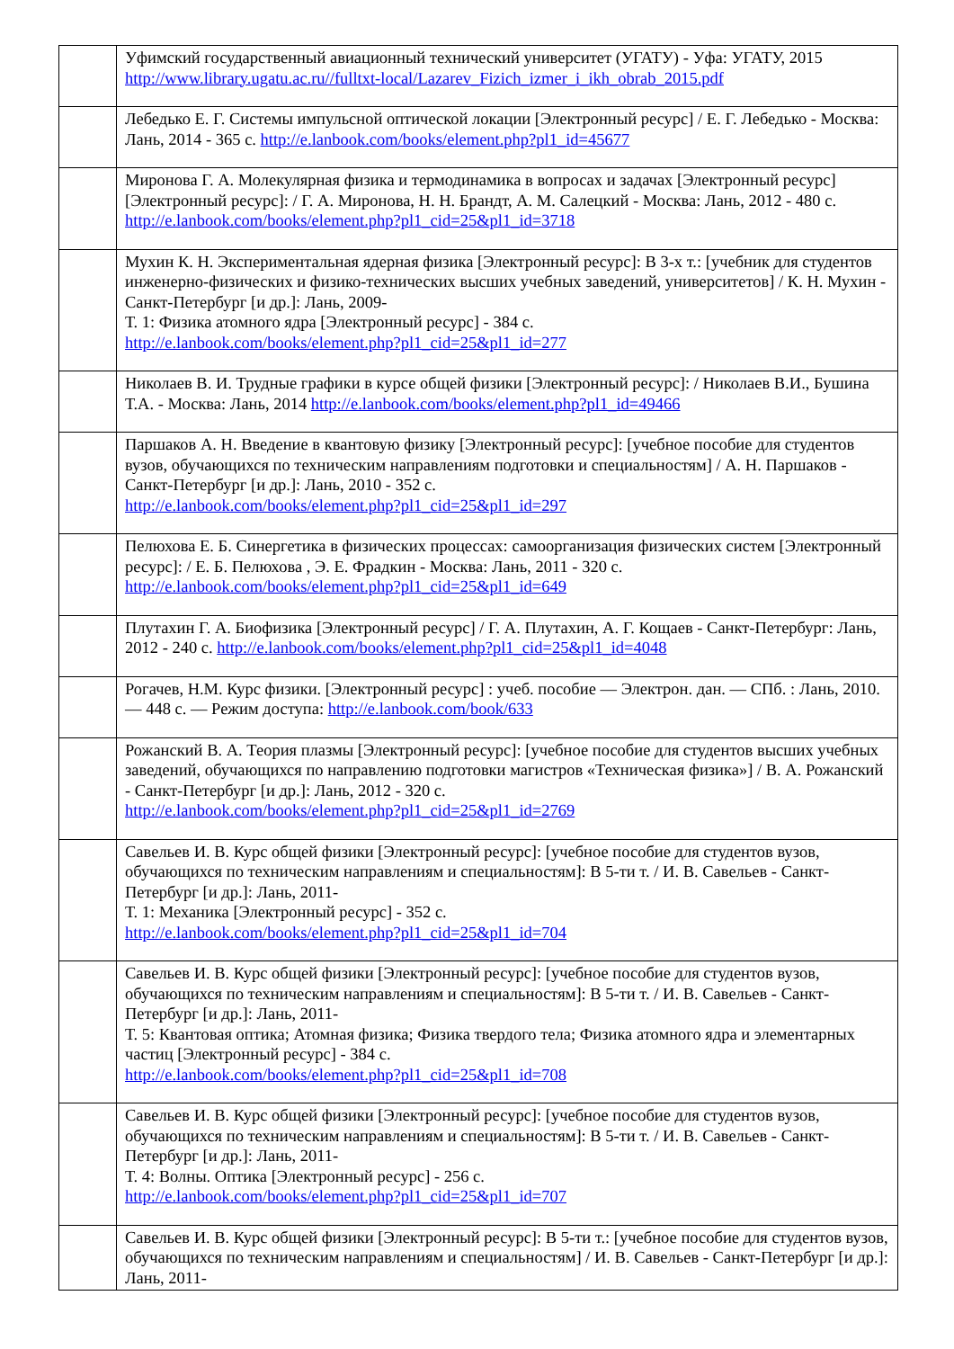| | Уфимский государственный авиационный технический университет (УГАТУ) - Уфа: УГАТУ, 2015 http://www.library.ugatu.ac.ru//fulltxt-local/Lazarev_Fizich_izmer_i_ikh_obrab_2015.pdf |
| | Лебедько Е. Г. Системы импульсной оптической локации [Электронный ресурс] / Е. Г. Лебедько - Москва: Лань, 2014 - 365 с. http://e.lanbook.com/books/element.php?pl1_id=45677 |
| | Миронова Г. А. Молекулярная физика и термодинамика в вопросах и задачах [Электронный ресурс] [Электронный ресурс]: / Г. А. Миронова, Н. Н. Брандт, А. М. Салецкий - Москва: Лань, 2012 - 480 с. http://e.lanbook.com/books/element.php?pl1_cid=25&pl1_id=3718 |
| | Мухин К. Н. Экспериментальная ядерная физика [Электронный ресурс]: В 3-х т.: [учебник для студентов инженерно-физических и физико-технических высших учебных заведений, университетов] / К. Н. Мухин - Санкт-Петербург [и др.]: Лань, 2009- Т. 1: Физика атомного ядра [Электронный ресурс] - 384 с. http://e.lanbook.com/books/element.php?pl1_cid=25&pl1_id=277 |
| | Николаев В. И. Трудные графики в курсе общей физики [Электронный ресурс]: / Николаев В.И., Бушина Т.А. - Москва: Лань, 2014 http://e.lanbook.com/books/element.php?pl1_id=49466 |
| | Паршаков А. Н. Введение в квантовую физику [Электронный ресурс]: [учебное пособие для студентов вузов, обучающихся по техническим направлениям подготовки и специальностям] / А. Н. Паршаков - Санкт-Петербург [и др.]: Лань, 2010 - 352 с. http://e.lanbook.com/books/element.php?pl1_cid=25&pl1_id=297 |
| | Пелюхова Е. Б. Синергетика в физических процессах: самоорганизация физических систем [Электронный ресурс]: / Е. Б. Пелюхова , Э. Е. Фрадкин - Москва: Лань, 2011 - 320 с. http://e.lanbook.com/books/element.php?pl1_cid=25&pl1_id=649 |
| | Плутахин Г. А. Биофизика [Электронный ресурс] / Г. А. Плутахин, А. Г. Кощаев - Санкт-Петербург: Лань, 2012 - 240 с. http://e.lanbook.com/books/element.php?pl1_cid=25&pl1_id=4048 |
| | Рогачев, Н.М. Курс физики. [Электронный ресурс] : учеб. пособие — Электрон. дан. — СПб. : Лань, 2010. — 448 с. — Режим доступа: http://e.lanbook.com/book/633 |
| | Рожанский В. А. Теория плазмы [Электронный ресурс]: [учебное пособие для студентов высших учебных заведений, обучающихся по направлению подготовки магистров «Техническая физика»] / В. А. Рожанский - Санкт-Петербург [и др.]: Лань, 2012 - 320 с. http://e.lanbook.com/books/element.php?pl1_cid=25&pl1_id=2769 |
| | Савельев И. В. Курс общей физики [Электронный ресурс]: [учебное пособие для студентов вузов, обучающихся по техническим направлениям и специальностям]: В 5-ти т. / И. В. Савельев - Санкт-Петербург [и др.]: Лань, 2011- Т. 1: Механика [Электронный ресурс] - 352 с. http://e.lanbook.com/books/element.php?pl1_cid=25&pl1_id=704 |
| | Савельев И. В. Курс общей физики [Электронный ресурс]: [учебное пособие для студентов вузов, обучающихся по техническим направлениям и специальностям]: В 5-ти т. / И. В. Савельев - Санкт-Петербург [и др.]: Лань, 2011- Т. 5: Квантовая оптика; Атомная физика; Физика твердого тела; Физика атомного ядра и элементарных частиц [Электронный ресурс] - 384 с. http://e.lanbook.com/books/element.php?pl1_cid=25&pl1_id=708 |
| | Савельев И. В. Курс общей физики [Электронный ресурс]: [учебное пособие для студентов вузов, обучающихся по техническим направлениям и специальностям]: В 5-ти т. / И. В. Савельев - Санкт-Петербург [и др.]: Лань, 2011- Т. 4: Волны. Оптика [Электронный ресурс] - 256 с. http://e.lanbook.com/books/element.php?pl1_cid=25&pl1_id=707 |
| | Савельев И. В. Курс общей физики [Электронный ресурс]: В 5-ти т.: [учебное пособие для студентов вузов, обучающихся по техническим направлениям и специальностям] / И. В. Савельев - Санкт-Петербург [и др.]: Лань, 2011- |